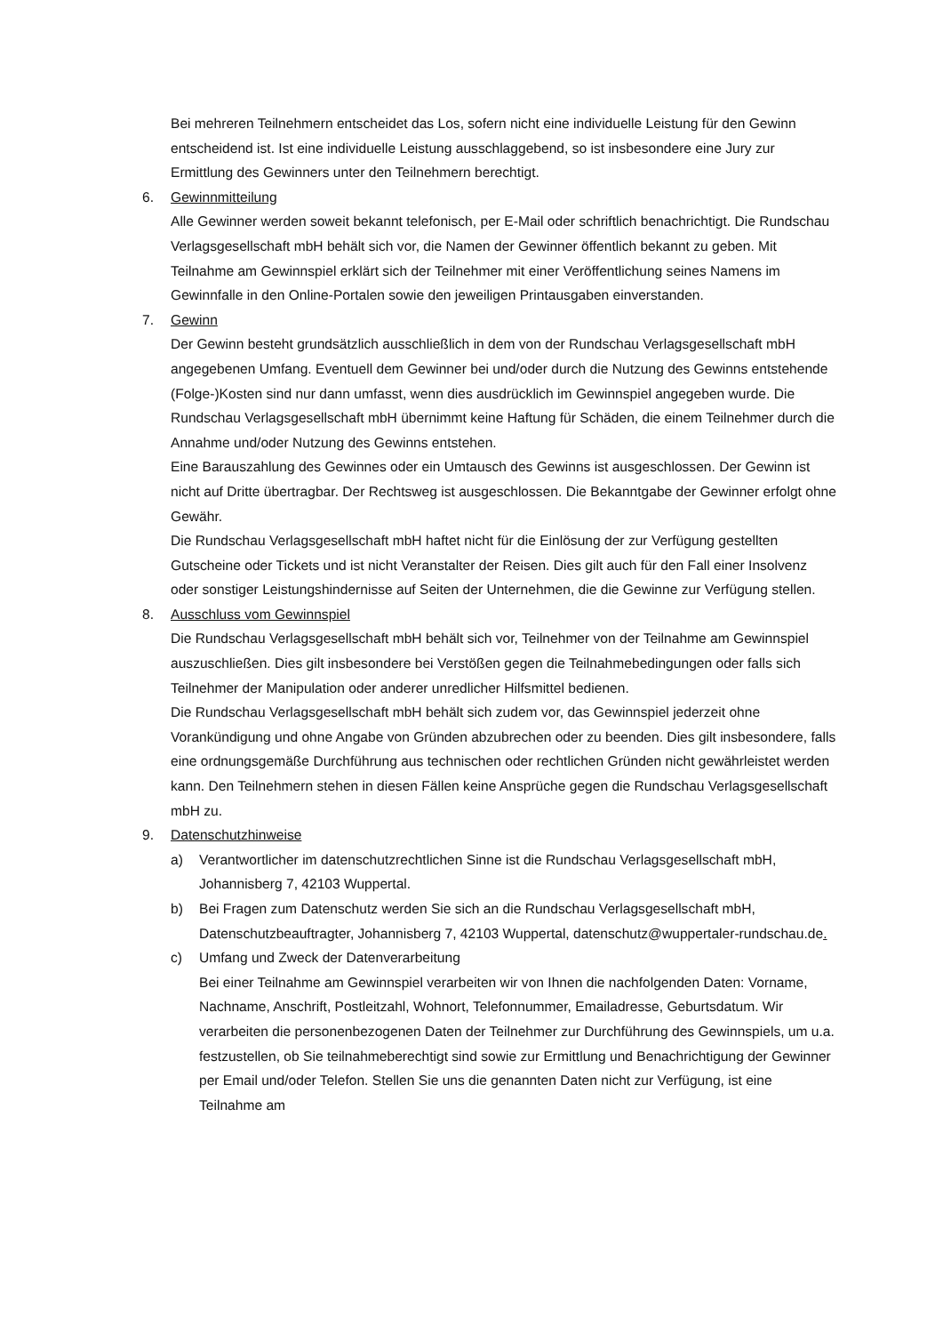Bei mehreren Teilnehmern entscheidet das Los, sofern nicht eine individuelle Leistung für den Gewinn entscheidend ist. Ist eine individuelle Leistung ausschlaggebend, so ist insbesondere eine Jury zur Ermittlung des Gewinners unter den Teilnehmern berechtigt.
6. Gewinnmitteilung
Alle Gewinner werden soweit bekannt telefonisch, per E-Mail oder schriftlich benachrichtigt. Die Rundschau Verlagsgesellschaft mbH behält sich vor, die Namen der Gewinner öffentlich bekannt zu geben. Mit Teilnahme am Gewinnspiel erklärt sich der Teilnehmer mit einer Veröffentlichung seines Namens im Gewinnfalle in den Online-Portalen sowie den jeweiligen Printausgaben einverstanden.
7. Gewinn
Der Gewinn besteht grundsätzlich ausschließlich in dem von der Rundschau Verlagsgesellschaft mbH angegebenen Umfang. Eventuell dem Gewinner bei und/oder durch die Nutzung des Gewinns entstehende (Folge-)Kosten sind nur dann umfasst, wenn dies ausdrücklich im Gewinnspiel angegeben wurde. Die Rundschau Verlagsgesellschaft mbH übernimmt keine Haftung für Schäden, die einem Teilnehmer durch die Annahme und/oder Nutzung des Gewinns entstehen.
Eine Barauszahlung des Gewinnes oder ein Umtausch des Gewinns ist ausgeschlossen. Der Gewinn ist nicht auf Dritte übertragbar. Der Rechtsweg ist ausgeschlossen. Die Bekanntgabe der Gewinner erfolgt ohne Gewähr.
Die Rundschau Verlagsgesellschaft mbH haftet nicht für die Einlösung der zur Verfügung gestellten Gutscheine oder Tickets und ist nicht Veranstalter der Reisen. Dies gilt auch für den Fall einer Insolvenz oder sonstiger Leistungshindernisse auf Seiten der Unternehmen, die die Gewinne zur Verfügung stellen.
8. Ausschluss vom Gewinnspiel
Die Rundschau Verlagsgesellschaft mbH behält sich vor, Teilnehmer von der Teilnahme am Gewinnspiel auszuschließen. Dies gilt insbesondere bei Verstößen gegen die Teilnahmebedingungen oder falls sich Teilnehmer der Manipulation oder anderer unredlicher Hilfsmittel bedienen.
Die Rundschau Verlagsgesellschaft mbH behält sich zudem vor, das Gewinnspiel jederzeit ohne Vorankündigung und ohne Angabe von Gründen abzubrechen oder zu beenden. Dies gilt insbesondere, falls eine ordnungsgemäße Durchführung aus technischen oder rechtlichen Gründen nicht gewährleistet werden kann. Den Teilnehmern stehen in diesen Fällen keine Ansprüche gegen die Rundschau Verlagsgesellschaft mbH zu.
9. Datenschutzhinweise
a) Verantwortlicher im datenschutzrechtlichen Sinne ist die Rundschau Verlagsgesellschaft mbH, Johannisberg 7, 42103 Wuppertal.
b) Bei Fragen zum Datenschutz werden Sie sich an die Rundschau Verlagsgesellschaft mbH, Datenschutzbeauftragter, Johannisberg 7, 42103 Wuppertal, datenschutz@wuppertaler-rundschau.de.
c) Umfang und Zweck der Datenverarbeitung
Bei einer Teilnahme am Gewinnspiel verarbeiten wir von Ihnen die nachfolgenden Daten: Vorname, Nachname, Anschrift, Postleitzahl, Wohnort, Telefonnummer, Emailadresse, Geburtsdatum. Wir verarbeiten die personenbezogenen Daten der Teilnehmer zur Durchführung des Gewinnspiels, um u.a. festzustellen, ob Sie teilnahmeberechtigt sind sowie zur Ermittlung und Benachrichtigung der Gewinner per Email und/oder Telefon. Stellen Sie uns die genannten Daten nicht zur Verfügung, ist eine Teilnahme am